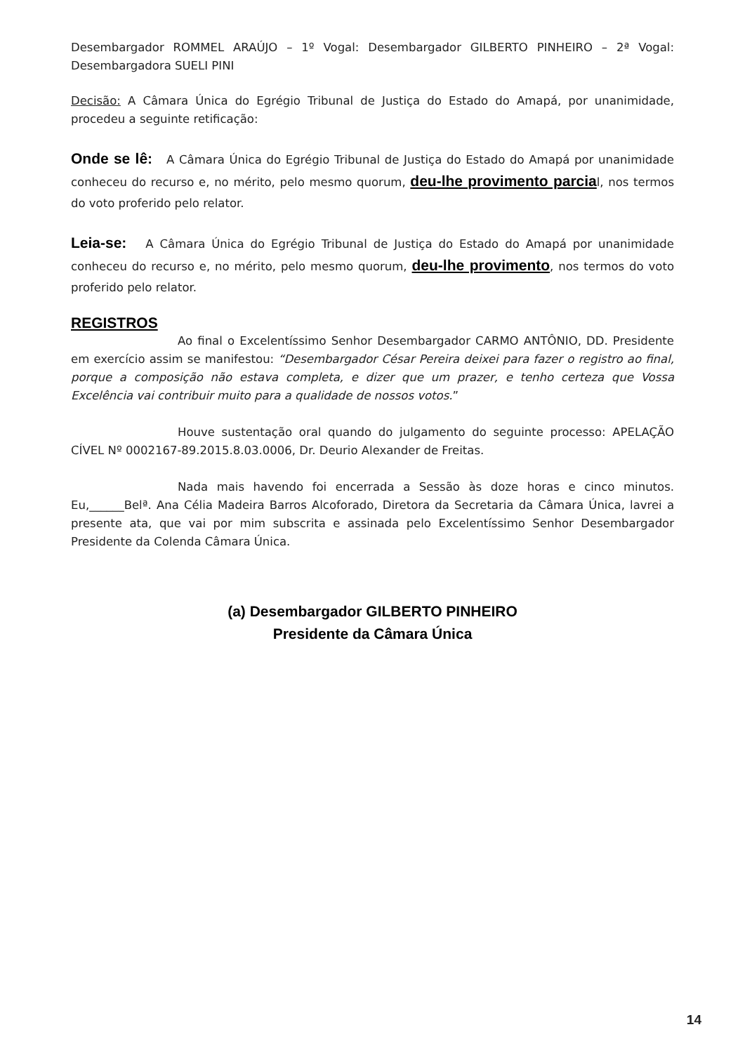Desembargador ROMMEL ARAÚJO – 1º Vogal: Desembargador GILBERTO PINHEIRO – 2ª Vogal: Desembargadora SUELI PINI
Decisão: A Câmara Única do Egrégio Tribunal de Justiça do Estado do Amapá, por unanimidade, procedeu a seguinte retificação:
Onde se lê: A Câmara Única do Egrégio Tribunal de Justiça do Estado do Amapá por unanimidade conheceu do recurso e, no mérito, pelo mesmo quorum, deu-lhe provimento parcial, nos termos do voto proferido pelo relator.
Leia-se: A Câmara Única do Egrégio Tribunal de Justiça do Estado do Amapá por unanimidade conheceu do recurso e, no mérito, pelo mesmo quorum, deu-lhe provimento, nos termos do voto proferido pelo relator.
REGISTROS
Ao final o Excelentíssimo Senhor Desembargador CARMO ANTÔNIO, DD. Presidente em exercício assim se manifestou: “Desembargador César Pereira deixei para fazer o registro ao final, porque a composição não estava completa, e dizer que um prazer, e tenho certeza que Vossa Excelência vai contribuir muito para a qualidade de nossos votos.”
Houve sustentação oral quando do julgamento do seguinte processo: APELAÇÃO CÍVEL Nº 0002167-89.2015.8.03.0006, Dr. Deurio Alexander de Freitas.
Nada mais havendo foi encerrada a Sessão às doze horas e cinco minutos. Eu,______Belª. Ana Célia Madeira Barros Alcoforado, Diretora da Secretaria da Câmara Única, lavrei a presente ata, que vai por mim subscrita e assinada pelo Excelentíssimo Senhor Desembargador Presidente da Colenda Câmara Única.
(a) Desembargador GILBERTO PINHEIRO
Presidente da Câmara Única
14